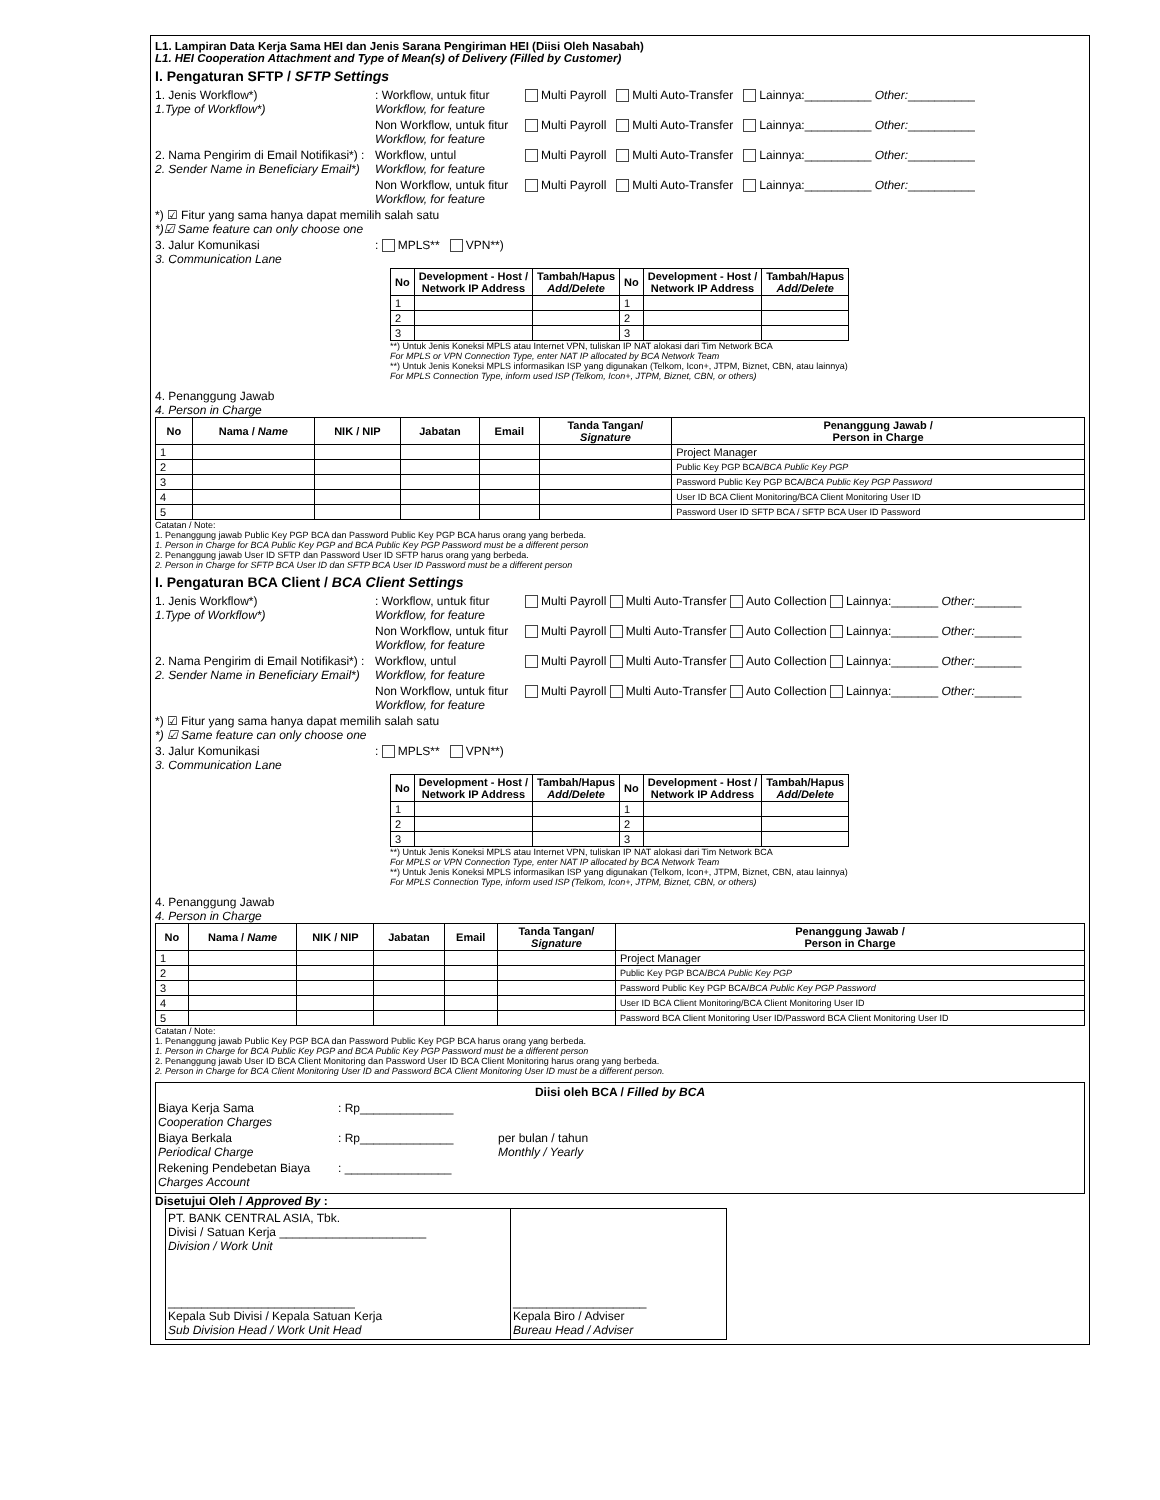L1. Lampiran Data Kerja Sama HEI dan Jenis Sarana Pengiriman HEI (Diisi Oleh Nasabah)
L1. HEI Cooperation Attachment and Type of Mean(s) of Delivery (Filled by Customer)
I. Pengaturan SFTP / SFTP Settings
1. Jenis Workflow*)
1.Type of Workflow*)
: Workflow, untuk fitur
Workflow, for feature
Multi Payroll Multi Auto-Transfer Lainnya:__________ Other:__________
Non Workflow, untuk fitur
Workflow, for feature
Multi Payroll Multi Auto-Transfer Lainnya:__________ Other:__________
2. Nama Pengirim di Email Notifikasi*) :
2. Sender Name in Beneficiary Email*)
Workflow, untul
Workflow, for feature
Multi Payroll Multi Auto-Transfer Lainnya:__________ Other:__________
Non Workflow, untuk fitur
Workflow, for feature
Multi Payroll Multi Auto-Transfer Lainnya:__________ Other:__________
*) ☑ Fitur yang sama hanya dapat memilih salah satu
*)☑ Same feature can only choose one
3. Jalur Komunikasi
3. Communication Lane
: MPLS** VPN**)
| No | Development - Host / Network IP Address | Tambah/Hapus Add/Delete | No | Development - Host / Network IP Address | Tambah/Hapus Add/Delete |
| --- | --- | --- | --- | --- | --- |
| 1 | | | 1 | | |
| 2 | | | 2 | | |
| 3 | | | 3 | | |
**) Untuk Jenis Koneksi MPLS atau Internet VPN, tuliskan IP NAT alokasi dari Tim Network BCA
For MPLS or VPN Connection Type, enter NAT IP allocated by BCA Network Team
**) Untuk Jenis Koneksi MPLS informasikan ISP yang digunakan (Telkom, Icon+, JTPM, Biznet, CBN, atau lainnya)
For MPLS Connection Type, inform used ISP (Telkom, Icon+, JTPM, Biznet, CBN, or others)
4. Penanggung Jawab
4. Person in Charge
| No | Nama / Name | NIK / NIP | Jabatan | Email | Tanda Tangan/ Signature | Penanggung Jawab / Person in Charge |
| --- | --- | --- | --- | --- | --- | --- |
| 1 | | | | | | Project Manager |
| 2 | | | | | | Public Key PGP BCA/ BCA Public Key PGP |
| 3 | | | | | | Password Public Key PGP BCA/ BCA Public Key PGP Password |
| 4 | | | | | | User ID BCA Client Monitoring/BCA Client Monitoring User ID |
| 5 | | | | | | Password User ID SFTP BCA / SFTP BCA User ID Password |
Catatan / Note:
1. Penanggung jawab Public Key PGP BCA dan Password Public Key PGP BCA harus orang yang berbeda.
1. Person in Charge for BCA Public Key PGP and BCA Public Key PGP Password must be a different person
2. Penanggung jawab User ID SFTP dan Password User ID SFTP harus orang yang berbeda.
2. Person in Charge for SFTP BCA User ID dan SFTP BCA User ID Password must be a different person
I. Pengaturan BCA Client / BCA Client Settings
1. Jenis Workflow*)
1.Type of Workflow*)
: Workflow, untuk fitur
Workflow, for feature
Multi Payroll Multi Auto-Transfer Auto Collection Lainnya:_______ Other:_______
Non Workflow, untuk fitur
Workflow, for feature
Multi Payroll Multi Auto-Transfer Auto Collection Lainnya:_______ Other:_______
2. Nama Pengirim di Email Notifikasi*) :
2. Sender Name in Beneficiary Email*)
Workflow, untul
Workflow, for feature
Multi Payroll Multi Auto-Transfer Auto Collection Lainnya:_______ Other:_______
Non Workflow, untuk fitur
Workflow, for feature
Multi Payroll Multi Auto-Transfer Auto Collection Lainnya:_______ Other:_______
*) ☑ Fitur yang sama hanya dapat memilih salah satu
*) ☑ Same feature can only choose one
3. Jalur Komunikasi
3. Communication Lane
: MPLS** VPN**)
| No | Development - Host / Network IP Address | Tambah/Hapus Add/Delete | No | Development - Host / Network IP Address | Tambah/Hapus Add/Delete |
| --- | --- | --- | --- | --- | --- |
| 1 | | | 1 | | |
| 2 | | | 2 | | |
| 3 | | | 3 | | |
**) Untuk Jenis Koneksi MPLS atau Internet VPN, tuliskan IP NAT alokasi dari Tim Network BCA
For MPLS or VPN Connection Type, enter NAT IP allocated by BCA Network Team
**) Untuk Jenis Koneksi MPLS informasikan ISP yang digunakan (Telkom, Icon+, JTPM, Biznet, CBN, atau lainnya)
For MPLS Connection Type, inform used ISP (Telkom, Icon+, JTPM, Biznet, CBN, or others)
4. Penanggung Jawab
4. Person in Charge
| No | Nama / Name | NIK / NIP | Jabatan | Email | Tanda Tangan/ Signature | Penanggung Jawab / Person in Charge |
| --- | --- | --- | --- | --- | --- | --- |
| 1 | | | | | | Project Manager |
| 2 | | | | | | Public Key PGP BCA/ BCA Public Key PGP |
| 3 | | | | | | Password Public Key PGP BCA/ BCA Public Key PGP Password |
| 4 | | | | | | User ID BCA Client Monitoring/BCA Client Monitoring User ID |
| 5 | | | | | | Password BCA Client Monitoring User ID/Password BCA Client Monitoring User ID |
Catatan / Note:
1. Penanggung jawab Public Key PGP BCA dan Password Public Key PGP BCA harus orang yang berbeda.
1. Person in Charge for BCA Public Key PGP and BCA Public Key PGP Password must be a different person
2. Penanggung jawab User ID BCA Client Monitoring dan Password User ID BCA Client Monitoring harus orang yang berbeda.
2. Person in Charge for BCA Client Monitoring User ID and Password BCA Client Monitoring User ID must be a different person.
Diisi oleh BCA / Filled by BCA
Biaya Kerja Sama
Cooperation Charges
: Rp______________
Biaya Berkala
Periodical Charge
: Rp______________ per bulan / tahun
Monthly / Yearly
Rekening Pendebetan Biaya
Charges Account
: ________________
Disetujui Oleh / Approved By :
PT. BANK CENTRAL ASIA, Tbk.
Divisi / Satuan Kerja ______________________
Division / Work Unit
____________________________
Kepala Sub Divisi / Kepala Satuan Kerja
Sub Division Head / Work Unit Head
____________________
Kepala Biro / Adviser
Bureau Head / Adviser